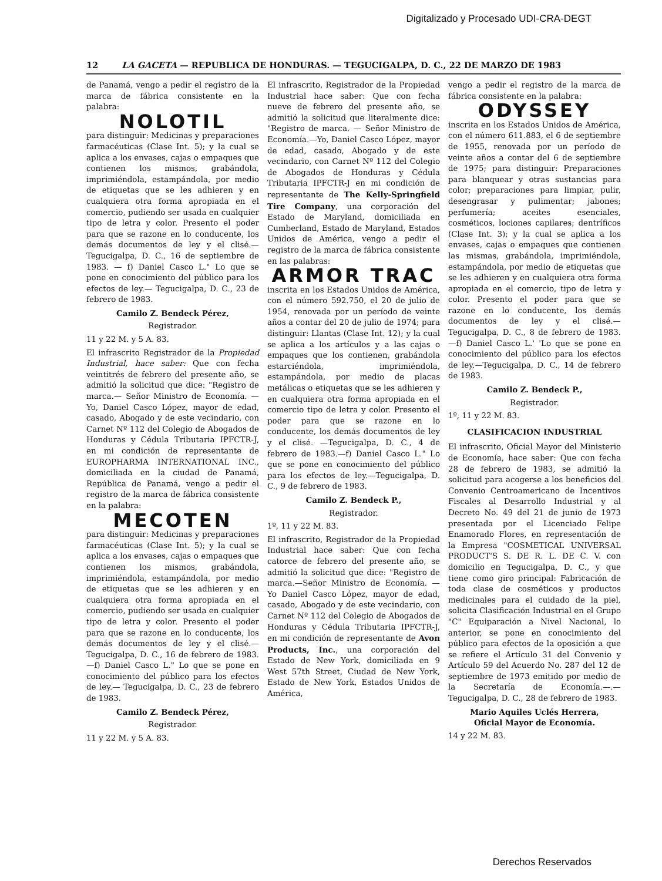Digitalizado y Procesado UDI-CRA-DEGT
12 LA GACETA — REPUBLICA DE HONDURAS. — TEGUCIGALPA, D. C., 22 DE MARZO DE 1983
de Panamá, vengo a pedir el registro de la marca de fábrica consistente en la palabra:
NOLOTIL
para distinguir: Medicinas y preparaciones farmacéuticas (Clase Int. 5); y la cual se aplica a los envases, cajas o empaques que contienen los mismos, grabándola, imprimiéndola, estampándola, por medio de etiquetas que se les adhieren y en cualquiera otra forma apropiada en el comercio, pudiendo ser usada en cualquier tipo de letra y color. Presento el poder para que se razone en lo conducente, los demás documentos de ley y el clisé.—Tegucigalpa, D. C., 16 de septiembre de 1983. — f) Daniel Casco L." Lo que se pone en conocimiento del público para los efectos de ley.— Tegucigalpa, D. C., 23 de febrero de 1983.
Camilo Z. Bendeck Pérez,
Registrador.
11 y 22 M. y 5 A. 83.
El infrascrito Registrador de la Propiedad Industrial, hace saber: Que con fecha veintitrés de febrero del presente año, se admitió la solicitud que dice: "Registro de marca.— Señor Ministro de Economía. — Yo, Daniel Casco López, mayor de edad, casado, Abogado y de este vecindario, con Carnet Nº 112 del Colegio de Abogados de Honduras y Cédula Tributaria IPFCTR-J, en mi condición de representante de EUROPHARMA INTERNATIONAL INC., domiciliada en la ciudad de Panamá, República de Panamá, vengo a pedir el registro de la marca de fábrica consistente en la palabra:
MECOTEN
para distinguir: Medicinas y preparaciones farmacéuticas (Clase Int. 5); y la cual se aplica a los envases, cajas o empaques que contienen los mismos, grabándola, imprimiéndola, estampándola, por medio de etiquetas que se les adhieren y en cualquiera otra forma apropiada en el comercio, pudiendo ser usada en cualquier tipo de letra y color. Presento el poder para que se razone en lo conducente, los demás documentos de ley y el clisé.—Tegucigalpa, D. C., 16 de febrero de 1983.—f) Daniel Casco L." Lo que se pone en conocimiento del público para los efectos de ley.— Tegucigalpa, D. C., 23 de febrero de 1983.
Camilo Z. Bendeck Pérez,
Registrador.
11 y 22 M. y 5 A. 83.
El infrascrito, Registrador de la Propiedad Industrial hace saber: Que con fecha nueve de febrero del presente año, se admitió la solicitud que literalmente dice: "Registro de marca. — Señor Ministro de Economía.—Yo, Daniel Casco López, mayor de edad, casado, Abogado y de este vecindario, con Carnet Nº 112 del Colegio de Abogados de Honduras y Cédula Tributaria IPFCTR-J en mi condición de representante de The Kelly-Springfield Tire Company, una corporación del Estado de Maryland, domiciliada en Cumberland, Estado de Maryland, Estados Unidos de América, vengo a pedir el registro de la marca de fábrica consistente en las palabras:
ARMOR TRAC
inscrita en los Estados Unidos de América, con el número 592.750, el 20 de julio de 1954, renovada por un período de veinte años a contar del 20 de julio de 1974; para distinguir: Llantas (Clase Int. 12); y la cual se aplica a los artículos y a las cajas o empaques que los contienen, grabándola estarciéndola, imprimiéndola, estampándola, por medio de placas metálicas o etiquetas que se les adhieren y en cualquiera otra forma apropiada en el comercio tipo de letra y color. Presento el poder para que se razone en lo conducente, los demás documentos de ley y el clisé. —Tegucigalpa, D. C., 4 de febrero de 1983.—f) Daniel Casco L." Lo que se pone en conocimiento del público para los efectos de ley.—Tegucigalpa, D. C., 9 de febrero de 1983.
Camilo Z. Bendeck P.,
Registrador.
1º, 11 y 22 M. 83.
El infrascrito, Registrador de la Propiedad Industrial hace saber: Que con fecha catorce de febrero del presente año, se admitió la solicitud que dice: "Registro de marca.—Señor Ministro de Economía. — Yo Daniel Casco López, mayor de edad, casado, Abogado y de este vecindario, con Carnet Nº 112 del Colegio de Abogados de Honduras y Cédula Tributaria IPFCTR-J, en mi condición de representante de Avon Products, Inc., una corporación del Estado de New York, domiciliada en 9 West 57th Street, Ciudad de New York, Estado de New York, Estados Unidos de América,
vengo a pedir el registro de la marca de fábrica consistente en la palabra:
ODYSSEY
inscrita en los Estados Unidos de América, con el número 611.883, el 6 de septiembre de 1955, renovada por un período de veinte años a contar del 6 de septiembre de 1975; para distinguir: Preparaciones para blanquear y otras sustancias para color; preparaciones para limpiar, pulir, desengrasar y pulimentar; jabones; perfumería; aceites esenciales, cosméticos, lociones capilares; dentríficos (Clase Int. 3); y la cual se aplica a los envases, cajas o empaques que contienen las mismas, grabándola, imprimiéndola, estampándola, por medio de etiquetas que se les adhieren y en cualquiera otra forma apropiada en el comercio, tipo de letra y color. Presento el poder para que se razone en lo conducente, los demás documentos de ley y el clisé.—Tegucigalpa, D. C., 8 de febrero de 1983. —f) Daniel Casco L.' 'Lo que se pone en conocimiento del público para los efectos de ley.—Tegucigalpa, D. C., 14 de febrero de 1983.
Camilo Z. Bendeck P.,
Registrador.
1º, 11 y 22 M. 83.
CLASIFICACION INDUSTRIAL
El infrascrito, Oficial Mayor del Ministerio de Economía, hace saber: Que con fecha 28 de febrero de 1983, se admitió la solicitud para acogerse a los beneficios del Convenio Centroamericano de Incentivos Fiscales al Desarrollo Industrial y al Decreto No. 49 del 21 de junio de 1973 presentada por el Licenciado Felipe Enamorado Flores, en representación de la Empresa "COSMETICAL UNIVERSAL PRODUCT'S S. DE R. L. DE C. V. con domicilio en Tegucigalpa, D. C., y que tiene como giro principal: Fabricación de toda clase de cosméticos y productos medicinales para el cuidado de la piel, solicita Clasificación Industrial en el Grupo "C" Equiparación a Nivel Nacional, lo anterior, se pone en conocimiento del público para efectos de la oposición a que se refiere el Artículo 31 del Convenio y Artículo 59 del Acuerdo No. 287 del 12 de septiembre de 1973 emitido por medio de la Secretaría de Economía.—.—Tegucigalpa, D. C., 28 de febrero de 1983.
Mario Aquiles Uclés Herrera,
Oficial Mayor de Economía.
14 y 22 M. 83.
Derechos Reservados